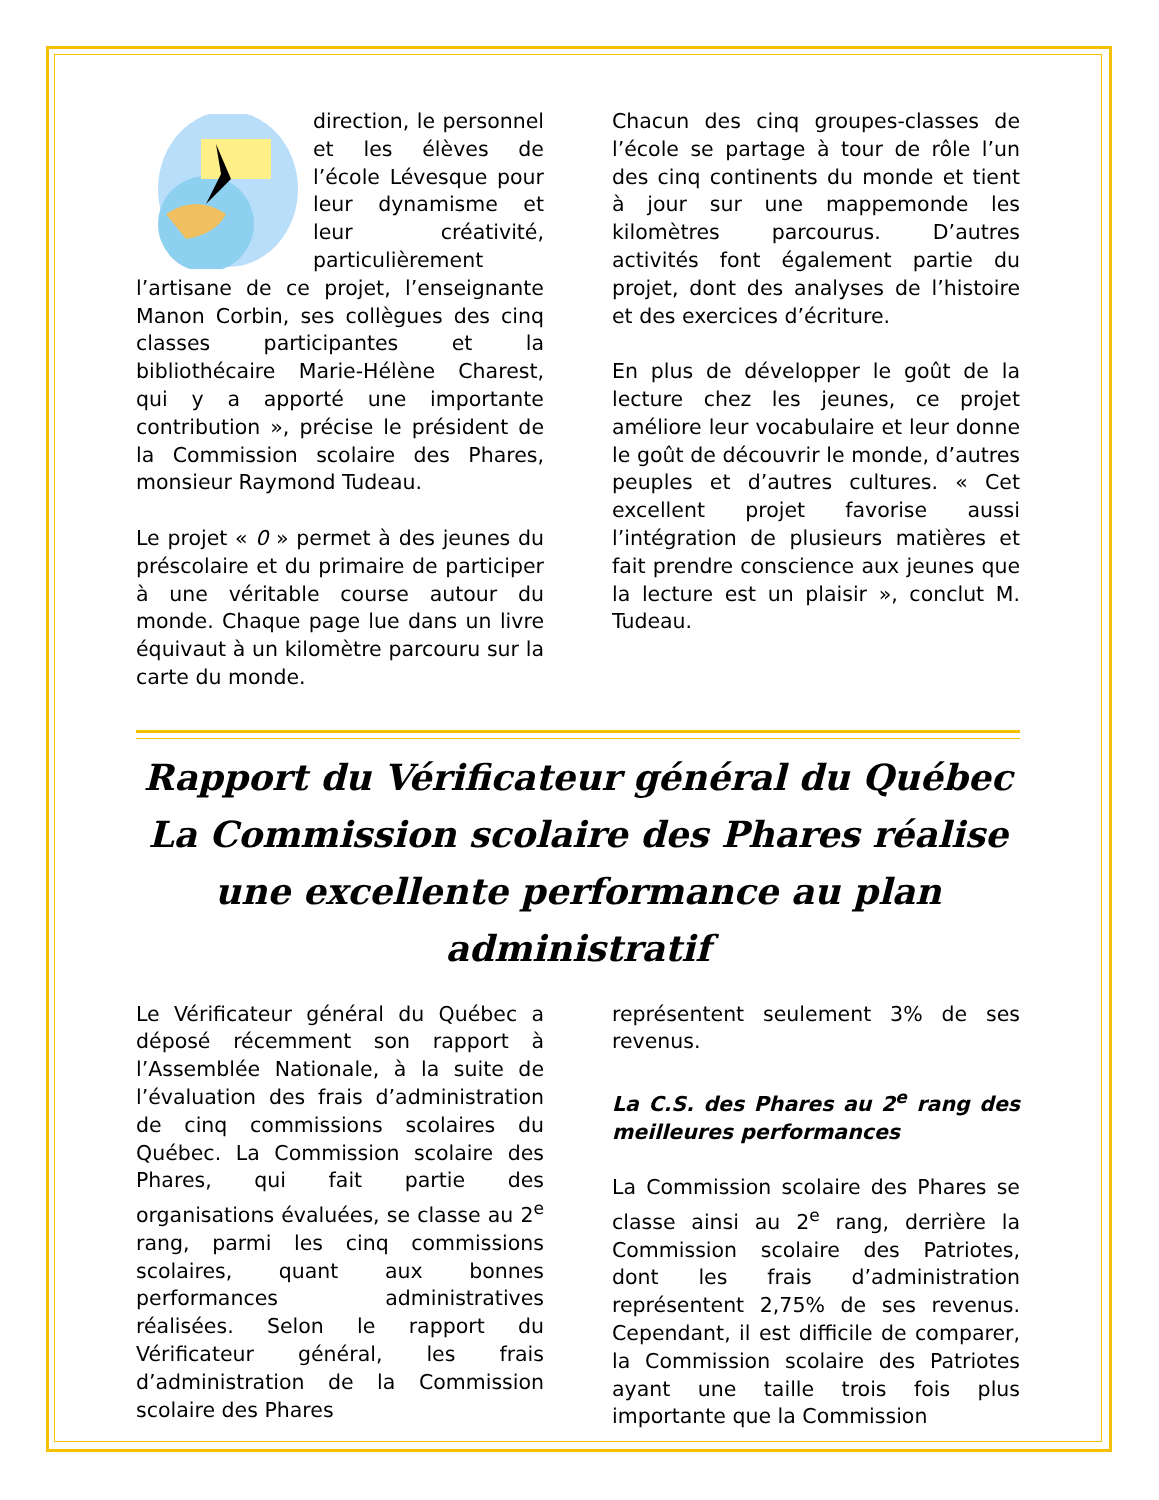direction, le personnel et les élèves de l’école Lévesque pour leur dynamisme et leur créativité, particulièrement l’artisane de ce projet, l’enseignante Manon Corbin, ses collègues des cinq classes participantes et la bibliothécaire Marie-Hélène Charest, qui y a apporté une importante contribution », précise le président de la Commission scolaire des Phares, monsieur Raymond Tudeau.
Le projet « 0 » permet à des jeunes du préscolaire et du primaire de participer à une véritable course autour du monde. Chaque page lue dans un livre équivaut à un kilomètre parcouru sur la carte du monde.
Chacun des cinq groupes-classes de l’école se partage à tour de rôle l’un des cinq continents du monde et tient à jour sur une mappemonde les kilomètres parcourus. D’autres activités font également partie du projet, dont des analyses de l’histoire et des exercices d’écriture.
En plus de développer le goût de la lecture chez les jeunes, ce projet améliore leur vocabulaire et leur donne le goût de découvrir le monde, d’autres peuples et d’autres cultures. « Cet excellent projet favorise aussi l’intégration de plusieurs matières et fait prendre conscience aux jeunes que la lecture est un plaisir », conclut M. Tudeau.
Rapport du Vérificateur général du Québec
La Commission scolaire des Phares réalise
une excellente performance au plan administratif
Le Vérificateur général du Québec a déposé récemment son rapport à l’Assemblée Nationale, à la suite de l’évaluation des frais d’administration de cinq commissions scolaires du Québec. La Commission scolaire des Phares, qui fait partie des organisations évaluées, se classe au 2<sup>e</sup> rang, parmi les cinq commissions scolaires, quant aux bonnes performances administratives réalisées. Selon le rapport du Vérificateur général, les frais d’administration de la Commission scolaire des Phares
représentent seulement 3% de ses revenus.
La C.S. des Phares au 2<sup>e</sup> rang des meilleures performances
La Commission scolaire des Phares se classe ainsi au 2<sup>e</sup> rang, derrière la Commission scolaire des Patriotes, dont les frais d’administration représentent 2,75% de ses revenus. Cependant, il est difficile de comparer, la Commission scolaire des Patriotes ayant une taille trois fois plus importante que la Commission